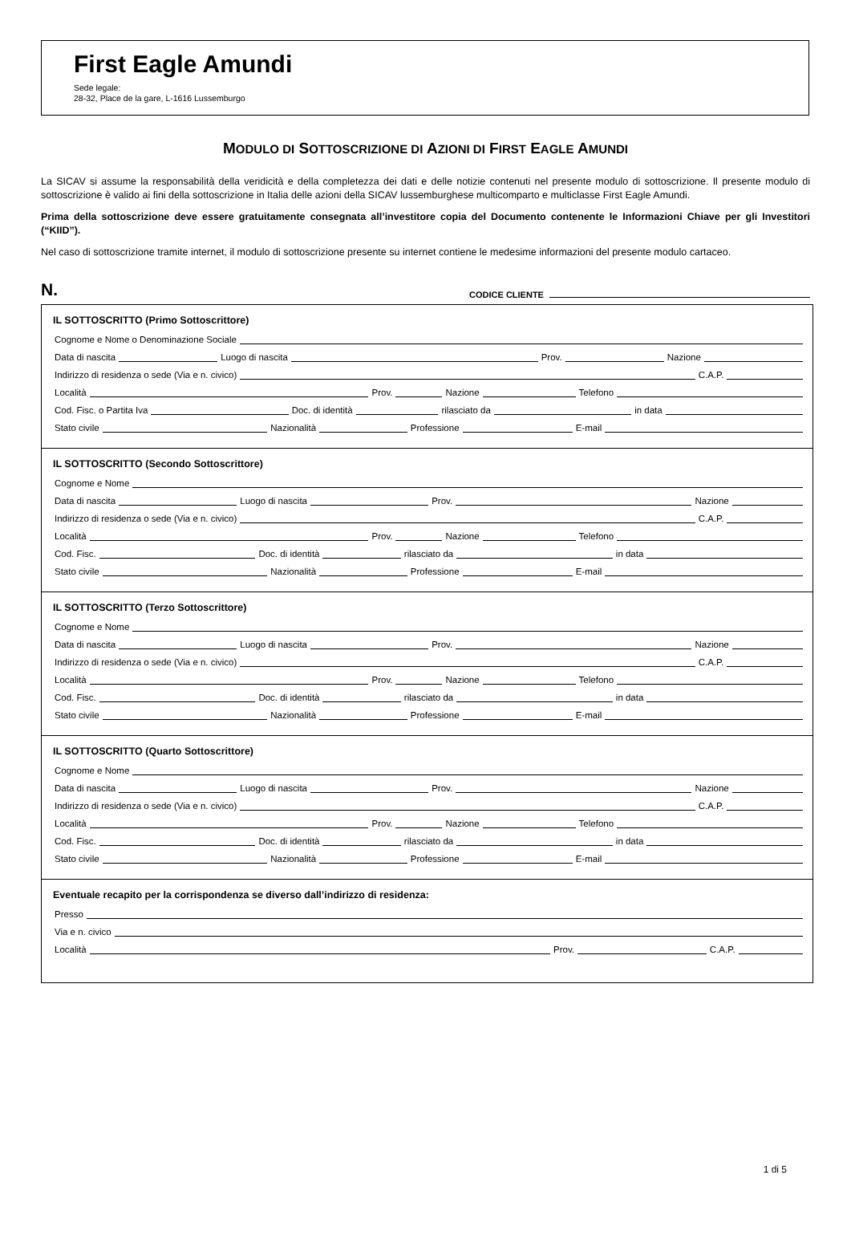First Eagle Amundi
Sede legale:
28-32, Place de la gare, L-1616 Lussemburgo
MODULO DI SOTTOSCRIZIONE DI AZIONI DI FIRST EAGLE AMUNDI
La SICAV si assume la responsabilità della veridicità e della completezza dei dati e delle notizie contenuti nel presente modulo di sottoscrizione. Il presente modulo di sottoscrizione è valido ai fini della sottoscrizione in Italia delle azioni della SICAV lussemburghese multicomparto e multiclasse First Eagle Amundi.
Prima della sottoscrizione deve essere gratuitamente consegnata all’investitore copia del Documento contenente le Informazioni Chiave per gli Investitori (“KIID”).
Nel caso di sottoscrizione tramite internet, il modulo di sottoscrizione presente su internet contiene le medesime informazioni del presente modulo cartaceo.
N. CODICE CLIENTE
IL SOTTOSCRITTO (Primo Sottoscrittore)
Cognome e Nome o Denominazione Sociale
Data di nascita Luogo di nascita Prov. Nazione
Indirizzo di residenza o sede (Via e n. civico) C.A.P.
Località Prov. Nazione Telefono
Cod. Fisc. o Partita Iva Doc. di identità rilasciato da in data
Stato civile Nazionalità Professione E-mail
IL SOTTOSCRITTO (Secondo Sottoscrittore)
Cognome e Nome
Data di nascita Luogo di nascita Prov. Nazione
Indirizzo di residenza o sede (Via e n. civico) C.A.P.
Località Prov. Nazione Telefono
Cod. Fisc. Doc. di identità rilasciato da in data
Stato civile Nazionalità Professione E-mail
IL SOTTOSCRITTO (Terzo Sottoscrittore)
Cognome e Nome
Data di nascita Luogo di nascita Prov. Nazione
Indirizzo di residenza o sede (Via e n. civico) C.A.P.
Località Prov. Nazione Telefono
Cod. Fisc. Doc. di identità rilasciato da in data
Stato civile Nazionalità Professione E-mail
IL SOTTOSCRITTO (Quarto Sottoscrittore)
Cognome e Nome
Data di nascita Luogo di nascita Prov. Nazione
Indirizzo di residenza o sede (Via e n. civico) C.A.P.
Località Prov. Nazione Telefono
Cod. Fisc. Doc. di identità rilasciato da in data
Stato civile Nazionalità Professione E-mail
Eventuale recapito per la corrispondenza se diverso dall’indirizzo di residenza:
Presso
Via e n. civico
Località Prov. C.A.P.
1 di 5